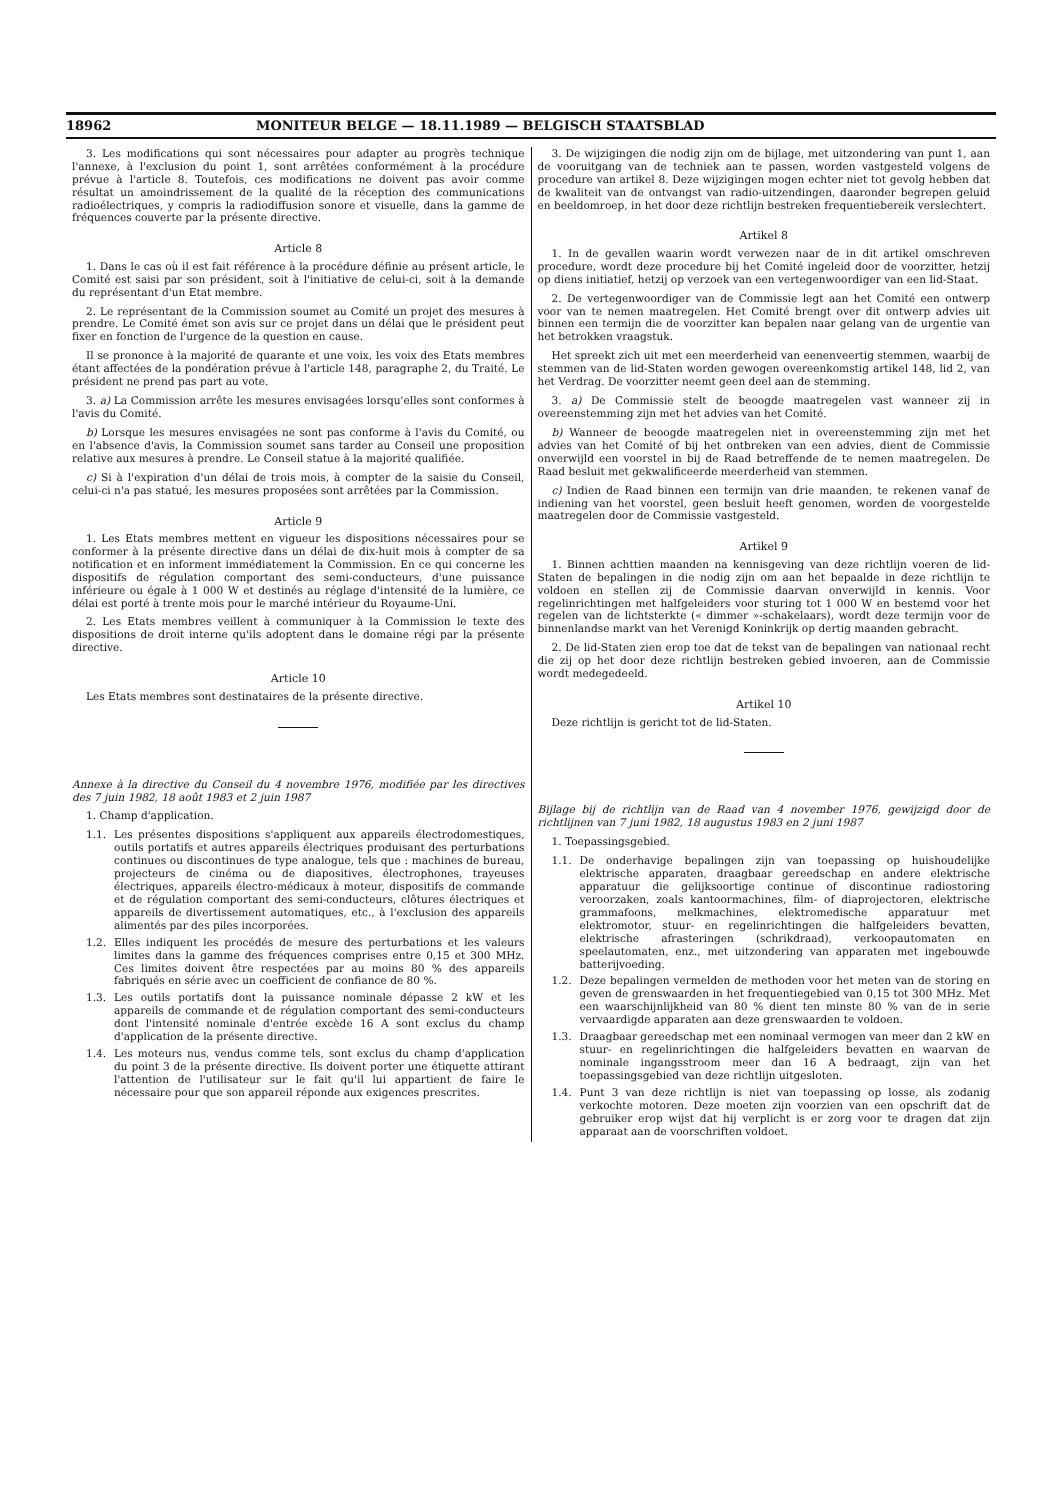18962 MONITEUR BELGE — 18.11.1989 — BELGISCH STAATSBLAD
3. Les modifications qui sont nécessaires pour adapter au progrès technique l'annexe, à l'exclusion du point 1, sont arrêtées conformément à la procédure prévue à l'article 8. Toutefois, ces modifications ne doivent pas avoir comme résultat un amoindrissement de la qualité de la réception des communications radioélectriques, y compris la radiodiffusion sonore et visuelle, dans la gamme de fréquences couverte par la présente directive.
Article 8
1. Dans le cas où il est fait référence à la procédure définie au présent article, le Comité est saisi par son président, soit à l'initiative de celui-ci, soit à la demande du représentant d'un Etat membre.
2. Le représentant de la Commission soumet au Comité un projet des mesures à prendre. Le Comité émet son avis sur ce projet dans un délai que le président peut fixer en fonction de l'urgence de la question en cause.
Il se prononce à la majorité de quarante et une voix, les voix des Etats membres étant affectées de la pondération prévue à l'article 148, paragraphe 2, du Traité. Le président ne prend pas part au vote.
3. a) La Commission arrête les mesures envisagées lorsqu'elles sont conformes à l'avis du Comité.
b) Lorsque les mesures envisagées ne sont pas conforme à l'avis du Comité, ou en l'absence d'avis, la Commission soumet sans tarder au Conseil une proposition relative aux mesures à prendre. Le Conseil statue à la majorité qualifiée.
c) Si à l'expiration d'un délai de trois mois, à compter de la saisie du Conseil, celui-ci n'a pas statué, les mesures proposées sont arrêtées par la Commission.
Article 9
1. Les Etats membres mettent en vigueur les dispositions nécessaires pour se conformer à la présente directive dans un délai de dix-huit mois à compter de sa notification et en informent immédiatement la Commission. En ce qui concerne les dispositifs de régulation comportant des semi-conducteurs, d'une puissance inférieure ou égale à 1 000 W et destinés au réglage d'intensité de la lumière, ce délai est porté à trente mois pour le marché intérieur du Royaume-Uni.
2. Les Etats membres veillent à communiquer à la Commission le texte des dispositions de droit interne qu'ils adoptent dans le domaine régi par la présente directive.
Article 10
Les Etats membres sont destinataires de la présente directive.
Annexe à la directive du Conseil du 4 novembre 1976, modifiée par les directives des 7 juin 1982, 18 août 1983 et 2 juin 1987
1. Champ d'application.
1.1. Les présentes dispositions s'appliquent aux appareils électrodomestiques, outils portatifs et autres appareils électriques produisant des perturbations continues ou discontinues de type analogue, tels que : machines de bureau, projecteurs de cinéma ou de diapositives, électrophones, trayeuses électriques, appareils électro-médicaux à moteur, dispositifs de commande et de régulation comportant des semi-conducteurs, clôtures électriques et appareils de divertissement automatiques, etc., à l'exclusion des appareils alimentés par des piles incorporées.
1.2. Elles indiquent les procédés de mesure des perturbations et les valeurs limites dans la gamme des fréquences comprises entre 0,15 et 300 MHz. Ces limites doivent être respectées par au moins 80 % des appareils fabriqués en série avec un coefficient de confiance de 80 %.
1.3. Les outils portatifs dont la puissance nominale dépasse 2 kW et les appareils de commande et de régulation comportant des semi-conducteurs dont l'intensité nominale d'entrée excède 16 A sont exclus du champ d'application de la présente directive.
1.4. Les moteurs nus, vendus comme tels, sont exclus du champ d'application du point 3 de la présente directive. Ils doivent porter une étiquette attirant l'attention de l'utilisateur sur le fait qu'il lui appartient de faire le nécessaire pour que son appareil réponde aux exigences prescrites.
3. De wijzigingen die nodig zijn om de bijlage, met uitzondering van punt 1, aan de vooruitgang van de techniek aan te passen, worden vastgesteld volgens de procedure van artikel 8. Deze wijzigingen mogen echter niet tot gevolg hebben dat de kwaliteit van de ontvangst van radio-uitzendingen, daaronder begrepen geluid en beeldomroep, in het door deze richtlijn bestreken frequentiebereik verslechtert.
Artikel 8
1. In de gevallen waarin wordt verwezen naar de in dit artikel omschreven procedure, wordt deze procedure bij het Comité ingeleid door de voorzitter, hetzij op diens initiatief, hetzij op verzoek van een vertegenwoordiger van een lid-Staat.
2. De vertegenwoordiger van de Commissie legt aan het Comité een ontwerp voor van te nemen maatregelen. Het Comité brengt over dit ontwerp advies uit binnen een termijn die de voorzitter kan bepalen naar gelang van de urgentie van het betrokken vraagstuk.
Het spreekt zich uit met een meerderheid van eenenveertig stemmen, waarbij de stemmen van de lid-Staten worden gewogen overeenkomstig artikel 148, lid 2, van het Verdrag. De voorzitter neemt geen deel aan de stemming.
3. a) De Commissie stelt de beoogde maatregelen vast wanneer zij in overeenstemming zijn met het advies van het Comité.
b) Wanneer de beoogde maatregelen niet in overeenstemming zijn met het advies van het Comité of bij het ontbreken van een advies, dient de Commissie onverwijld een voorstel in bij de Raad betreffende de te nemen maatregelen. De Raad besluit met gekwalificeerde meerderheid van stemmen.
c) Indien de Raad binnen een termijn van drie maanden, te rekenen vanaf de indiening van het voorstel, geen besluit heeft genomen, worden de voorgestelde maatregelen door de Commissie vastgesteld.
Artikel 9
1. Binnen achttien maanden na kennisgeving van deze richtlijn voeren de lid-Staten de bepalingen in die nodig zijn om aan het bepaalde in deze richtlijn te voldoen en stellen zij de Commissie daarvan onverwijld in kennis. Voor regelinrichtingen met halfgeleiders voor sturing tot 1 000 W en bestemd voor het regelen van de lichtsterkte (« dimmer »-schakelaars), wordt deze termijn voor de binnenlandse markt van het Verenigd Koninkrijk op dertig maanden gebracht.
2. De lid-Staten zien erop toe dat de tekst van de bepalingen van nationaal recht die zij op het door deze richtlijn bestreken gebied invoeren, aan de Commissie wordt medegedeeld.
Artikel 10
Deze richtlijn is gericht tot de lid-Staten.
Bijlage bij de richtlijn van de Raad van 4 november 1976, gewijzigd door de richtlijnen van 7 juni 1982, 18 augustus 1983 en 2 juni 1987
1. Toepassingsgebied.
1.1. De onderhavige bepalingen zijn van toepassing op huishoudelijke elektrische apparaten, draagbaar gereedschap en andere elektrische apparatuur die gelijksoortige continue of discontinue radiostoring veroorzaken, zoals kantoormachines, film- of diaprojectoren, elektrische grammafoons, melkmachines, elektromedische apparatuur met elektromotor, stuur- en regelinrichtingen die halfgeleiders bevatten, elektrische afrasteringen (schrikdraad), verkoopautomaten en speelautomaten, enz., met uitzondering van apparaten met ingebouwde batterijvoeding.
1.2. Deze bepalingen vermelden de methoden voor het meten van de storing en geven de grenswaarden in het frequentiegebied van 0,15 tot 300 MHz. Met een waarschijnlijkheid van 80 % dient ten minste 80 % van de in serie vervaardigde apparaten aan deze grenswaarden te voldoen.
1.3. Draagbaar gereedschap met een nominaal vermogen van meer dan 2 kW en stuur- en regelinrichtingen die halfgeleiders bevatten en waarvan de nominale ingangsstroom meer dan 16 A bedraagt, zijn van het toepassingsgebied van deze richtlijn uitgesloten.
1.4. Punt 3 van deze richtlijn is niet van toepassing op losse, als zodanig verkochte motoren. Deze moeten zijn voorzien van een opschrift dat de gebruiker erop wijst dat hij verplicht is er zorg voor te dragen dat zijn apparaat aan de voorschriften voldoet.